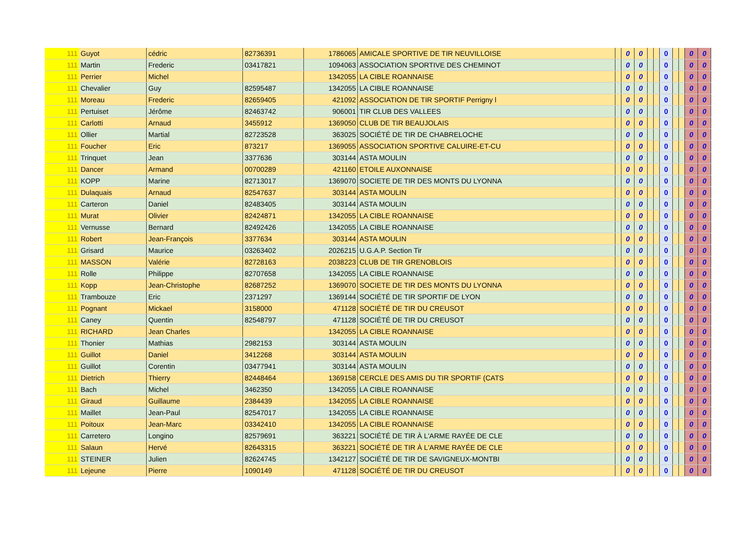| 111 | Guyot | cédric | 82736391 | 1786065 | AMICALE SPORTIVE DE TIR NEUVILLOISE | | 0 | 0 | | | 0 | | | 0 | 0 |
| 111 | Martin | Frederic | 03417821 | 1094063 | ASSOCIATION SPORTIVE DES CHEMINOT | | 0 | 0 | | | 0 | | | 0 | 0 |
| 111 | Perrier | Michel | | 1342055 | LA CIBLE ROANNAISE | | 0 | 0 | | | 0 | | | 0 | 0 |
| 111 | Chevalier | Guy | 82595487 | 1342055 | LA CIBLE ROANNAISE | | 0 | 0 | | | 0 | | | 0 | 0 |
| 111 | Moreau | Frederic | 82659405 | 421092 | ASSOCIATION DE TIR SPORTIF Perrigny l | | 0 | 0 | | | 0 | | | 0 | 0 |
| 111 | Pertuiset | Jérôme | 82463742 | 906001 | TIR CLUB DES VALLEES | | 0 | 0 | | | 0 | | | 0 | 0 |
| 111 | Carlotti | Arnaud | 3455912 | 1369050 | CLUB DE TIR BEAUJOLAIS | | 0 | 0 | | | 0 | | | 0 | 0 |
| 111 | Ollier | Martial | 82723528 | 363025 | SOCIÉTÉ DE TIR DE CHABRELOCHE | | 0 | 0 | | | 0 | | | 0 | 0 |
| 111 | Foucher | Eric | 873217 | 1369055 | ASSOCIATION SPORTIVE CALUIRE-ET-CU | | 0 | 0 | | | 0 | | | 0 | 0 |
| 111 | Trinquet | Jean | 3377636 | 303144 | ASTA MOULIN | | 0 | 0 | | | 0 | | | 0 | 0 |
| 111 | Dancer | Armand | 00700289 | 421160 | ETOILE AUXONNAISE | | 0 | 0 | | | 0 | | | 0 | 0 |
| 111 | KOPP | Marine | 82713017 | 1369070 | SOCIETE DE TIR DES MONTS DU LYONNA | | 0 | 0 | | | 0 | | | 0 | 0 |
| 111 | Dulaquais | Arnaud | 82547637 | 303144 | ASTA MOULIN | | 0 | 0 | | | 0 | | | 0 | 0 |
| 111 | Carteron | Daniel | 82483405 | 303144 | ASTA MOULIN | | 0 | 0 | | | 0 | | | 0 | 0 |
| 111 | Murat | Olivier | 82424871 | 1342055 | LA CIBLE ROANNAISE | | 0 | 0 | | | 0 | | | 0 | 0 |
| 111 | Vernusse | Bernard | 82492426 | 1342055 | LA CIBLE ROANNAISE | | 0 | 0 | | | 0 | | | 0 | 0 |
| 111 | Robert | Jean-François | 3377634 | 303144 | ASTA MOULIN | | 0 | 0 | | | 0 | | | 0 | 0 |
| 111 | Grisard | Maurice | 03263402 | 2026215 | U.G.A.P. Section Tir | | 0 | 0 | | | 0 | | | 0 | 0 |
| 111 | MASSON | Valérie | 82728163 | 2038223 | CLUB DE TIR GRENOBLOIS | | 0 | 0 | | | 0 | | | 0 | 0 |
| 111 | Rolle | Philippe | 82707658 | 1342055 | LA CIBLE ROANNAISE | | 0 | 0 | | | 0 | | | 0 | 0 |
| 111 | Kopp | Jean-Christophe | 82687252 | 1369070 | SOCIETE DE TIR DES MONTS DU LYONNA | | 0 | 0 | | | 0 | | | 0 | 0 |
| 111 | Trambouze | Eric | 2371297 | 1369144 | SOCIÉTÉ DE TIR SPORTIF DE LYON | | 0 | 0 | | | 0 | | | 0 | 0 |
| 111 | Pognant | Mickael | 3158000 | 471128 | SOCIÉTÉ DE TIR DU CREUSOT | | 0 | 0 | | | 0 | | | 0 | 0 |
| 111 | Caney | Quentin | 82548797 | 471128 | SOCIÉTÉ DE TIR DU CREUSOT | | 0 | 0 | | | 0 | | | 0 | 0 |
| 111 | RICHARD | Jean Charles | | 1342055 | LA CIBLE ROANNAISE | | 0 | 0 | | | 0 | | | 0 | 0 |
| 111 | Thonier | Mathias | 2982153 | 303144 | ASTA MOULIN | | 0 | 0 | | | 0 | | | 0 | 0 |
| 111 | Guillot | Daniel | 3412268 | 303144 | ASTA MOULIN | | 0 | 0 | | | 0 | | | 0 | 0 |
| 111 | Guillot | Corentin | 03477941 | 303144 | ASTA MOULIN | | 0 | 0 | | | 0 | | | 0 | 0 |
| 111 | Dietrich | Thierry | 82448464 | 1369158 | CERCLE DES AMIS DU TIR SPORTIF (CATS | | 0 | 0 | | | 0 | | | 0 | 0 |
| 111 | Bach | Michel | 3462350 | 1342055 | LA CIBLE ROANNAISE | | 0 | 0 | | | 0 | | | 0 | 0 |
| 111 | Giraud | Guillaume | 2384439 | 1342055 | LA CIBLE ROANNAISE | | 0 | 0 | | | 0 | | | 0 | 0 |
| 111 | Maillet | Jean-Paul | 82547017 | 1342055 | LA CIBLE ROANNAISE | | 0 | 0 | | | 0 | | | 0 | 0 |
| 111 | Poitoux | Jean-Marc | 03342410 | 1342055 | LA CIBLE ROANNAISE | | 0 | 0 | | | 0 | | | 0 | 0 |
| 111 | Carretero | Longino | 82579691 | 363221 | SOCIÉTÉ DE TIR À L'ARME RAYÉE DE CLE | | 0 | 0 | | | 0 | | | 0 | 0 |
| 111 | Salaun | Hervé | 82643315 | 363221 | SOCIÉTÉ DE TIR À L'ARME RAYÉE DE CLE | | 0 | 0 | | | 0 | | | 0 | 0 |
| 111 | STEINER | Julien | 82624745 | 1342127 | SOCIÉTÉ DE TIR DE SAVIGNEUX-MONTBI | | 0 | 0 | | | 0 | | | 0 | 0 |
| 111 | Lejeune | Pierre | 1090149 | 471128 | SOCIÉTÉ DE TIR DU CREUSOT | | 0 | 0 | | | 0 | | | 0 | 0 |